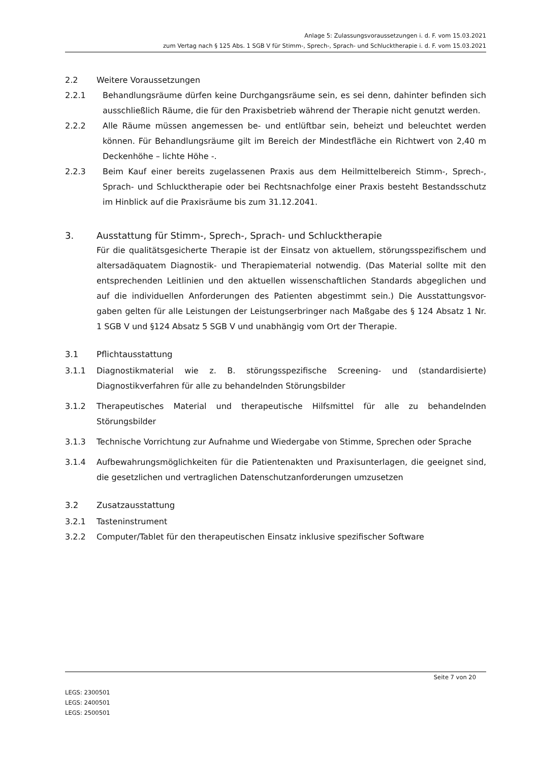Anlage 5: Zulassungsvoraussetzungen i. d. F. vom 15.03.2021
zum Vertag nach § 125 Abs. 1 SGB V für Stimm-, Sprech-, Sprach- und Schlucktherapie i. d. F. vom 15.03.2021
2.2 Weitere Voraussetzungen
2.2.1 Behandlungsräume dürfen keine Durchgangsräume sein, es sei denn, dahinter befinden sich ausschließlich Räume, die für den Praxisbetrieb während der Therapie nicht genutzt werden.
2.2.2 Alle Räume müssen angemessen be- und entlüftbar sein, beheizt und beleuchtet werden können. Für Behandlungsräume gilt im Bereich der Mindestfläche ein Richtwert von 2,40 m Deckenhöhe – lichte Höhe -.
2.2.3 Beim Kauf einer bereits zugelassenen Praxis aus dem Heilmittelbereich Stimm-, Sprech-, Sprach- und Schlucktherapie oder bei Rechtsnachfolge einer Praxis besteht Bestandsschutz im Hinblick auf die Praxisräume bis zum 31.12.2041.
3. Ausstattung für Stimm-, Sprech-, Sprach- und Schlucktherapie
Für die qualitätsgesicherte Therapie ist der Einsatz von aktuellem, störungsspezifischem und altersadäquatem Diagnostik- und Therapiematerial notwendig. (Das Material sollte mit den entsprechenden Leitlinien und den aktuellen wissenschaftlichen Standards abgeglichen und auf die individuellen Anforderungen des Patienten abgestimmt sein.) Die Ausstattungsvor-gaben gelten für alle Leistungen der Leistungserbringer nach Maßgabe des § 124 Absatz 1 Nr. 1 SGB V und §124 Absatz 5 SGB V und unabhängig vom Ort der Therapie.
3.1 Pflichtausstattung
3.1.1 Diagnostikmaterial wie z. B. störungsspezifische Screening- und (standardisierte) Diagnostikverfahren für alle zu behandelnden Störungsbilder
3.1.2 Therapeutisches Material und therapeutische Hilfsmittel für alle zu behandelnden Störungsbilder
3.1.3 Technische Vorrichtung zur Aufnahme und Wiedergabe von Stimme, Sprechen oder Sprache
3.1.4 Aufbewahrungsmöglichkeiten für die Patientenakten und Praxisunterlagen, die geeignet sind, die gesetzlichen und vertraglichen Datenschutzanforderungen umzusetzen
3.2 Zusatzausstattung
3.2.1 Tasteninstrument
3.2.2 Computer/Tablet für den therapeutischen Einsatz inklusive spezifischer Software
Seite 7 von 20
LEGS: 2300501
LEGS: 2400501
LEGS: 2500501